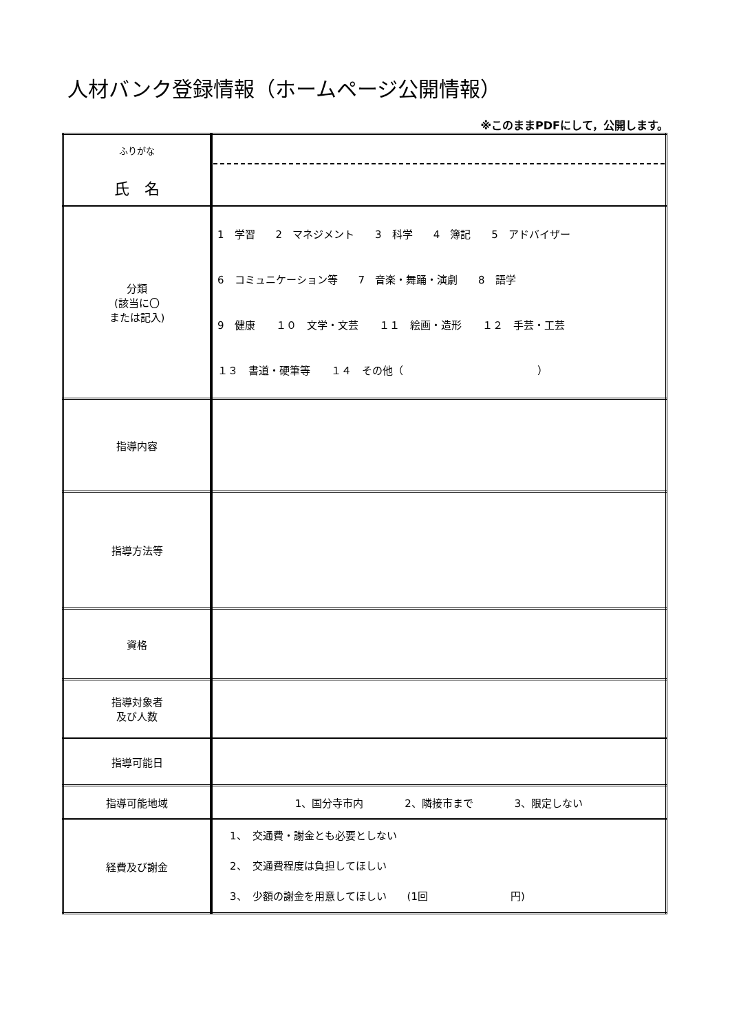人材バンク登録情報（ホームページ公開情報）
※このままPDFにして，公開します。
| ふりがな 氏 名 | |
| 分類 (該当に〇 または記入) | 1 学習 2 マネジメント 3 科学 4 簿記 5 アドバイザー 6 コミュニケーション等 7 音楽・舞踊・演劇 8 語学 9 健康 １０ 文学・文芸 １１ 絵画・造形 １２ 手芸・工芸 １３ 書道・硬筆等 １４ その他（ ） |
| 指導内容 | |
| 指導方法等 | |
| 資格 | |
| 指導対象者 及び人数 | |
| 指導可能日 | |
| 指導可能地域 | 1、国分寺市内 2、隣接市まで 3、限定しない |
| 経費及び謝金 | 1、 交通費・謝金とも必要としない 2、 交通費程度は負担してほしい 3、 少額の謝金を用意してほしい (1回 円) |